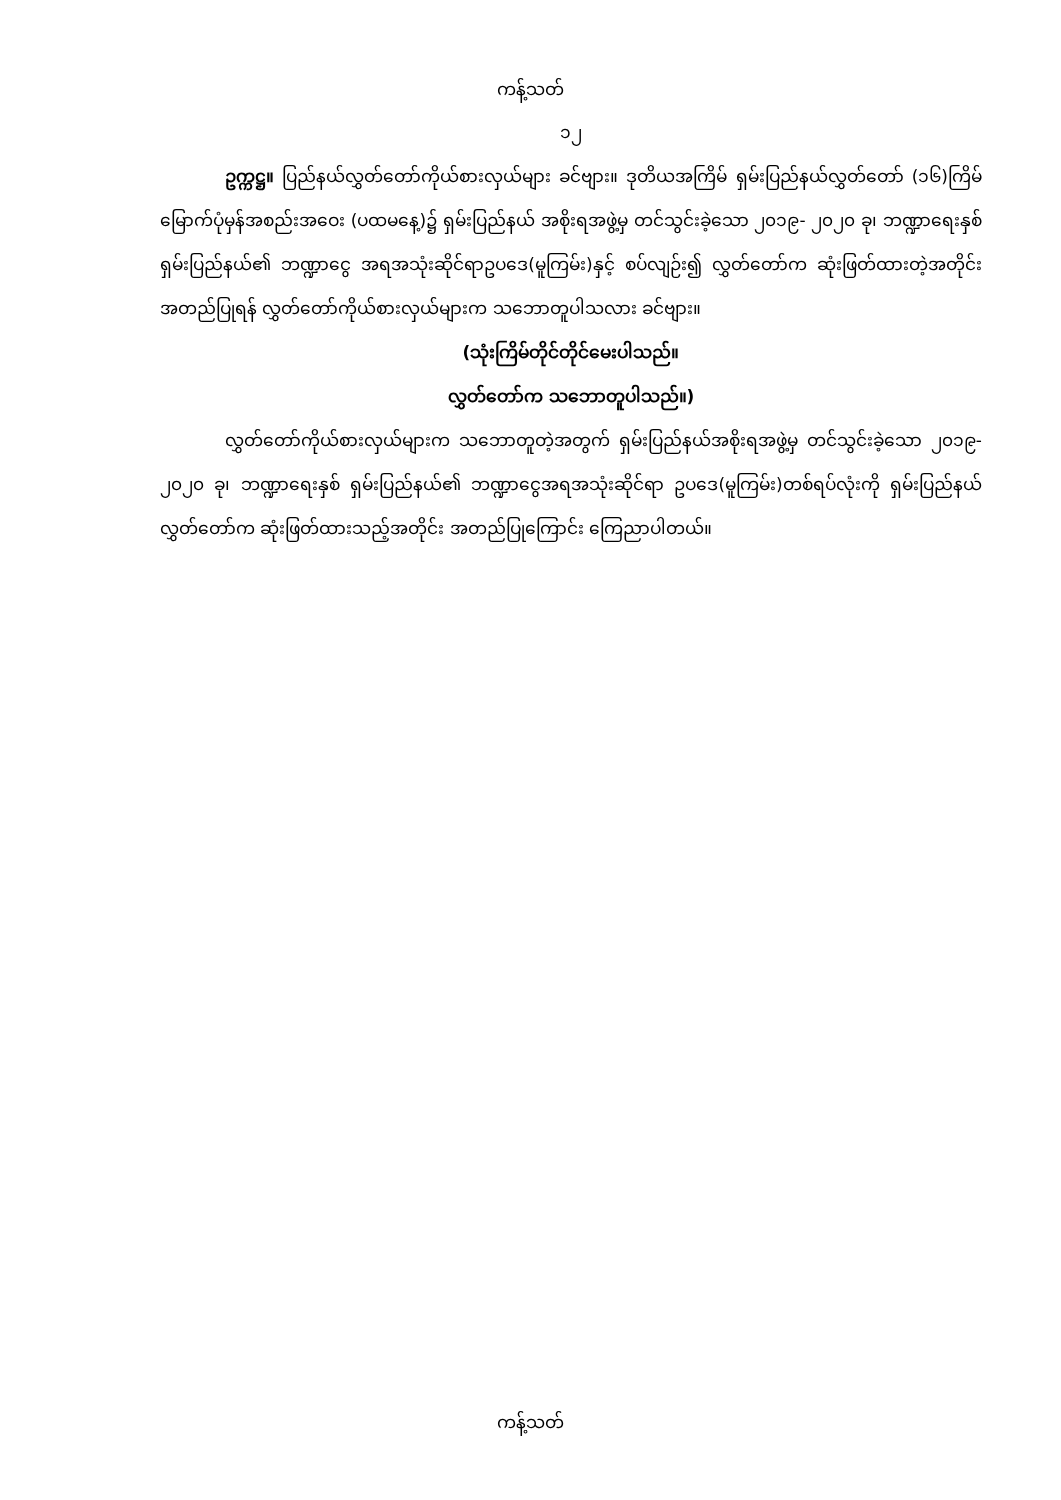ကန့်သတ်
၁၂
ဥက္ကဋ္ဌ။ ပြည်နယ်လွှတ်တော်ကိုယ်စားလှယ်များ ခင်ဗျား။ ဒုတိယအကြိမ် ရှမ်းပြည်နယ်လွှတ်တော် (၁၆)ကြိမ်မြောက်ပုံမှန်အစည်းအဝေး (ပထမနေ့)၌ ရှမ်းပြည်နယ် အစိုးရအဖွဲ့မှ တင်သွင်းခဲ့သော ၂၀၁၉- ၂၀၂၀ ခု၊ ဘဏ္ဍာရေးနှစ် ရှမ်းပြည်နယ်၏ ဘဏ္ဍာငွေ အရအသုံးဆိုင်ရာဥပဒေ(မူကြမ်း)နှင့် စပ်လျဉ်း၍ လွှတ်တော်က ဆုံးဖြတ်ထားတဲ့အတိုင်း အတည်ပြုရန် လွှတ်တော်ကိုယ်စားလှယ်များက သဘောတူပါသလား ခင်ဗျား။
(သုံးကြိမ်တိုင်တိုင်မေးပါသည်။
လွှတ်တော်က သဘောတူပါသည်။)
လွှတ်တော်ကိုယ်စားလှယ်များက သဘောတူတဲ့အတွက် ရှမ်းပြည်နယ်အစိုးရအဖွဲ့မှ တင်သွင်းခဲ့သော ၂၀၁၉- ၂၀၂၀ ခု၊ ဘဏ္ဍာရေးနှစ် ရှမ်းပြည်နယ်၏ ဘဏ္ဍာငွေအရအသုံးဆိုင်ရာ ဥပဒေ(မူကြမ်း)တစ်ရပ်လုံးကို ရှမ်းပြည်နယ်လွှတ်တော်က ဆုံးဖြတ်ထားသည့်အတိုင်း အတည်ပြုကြောင်း ကြေညာပါတယ်။
ကန့်သတ်